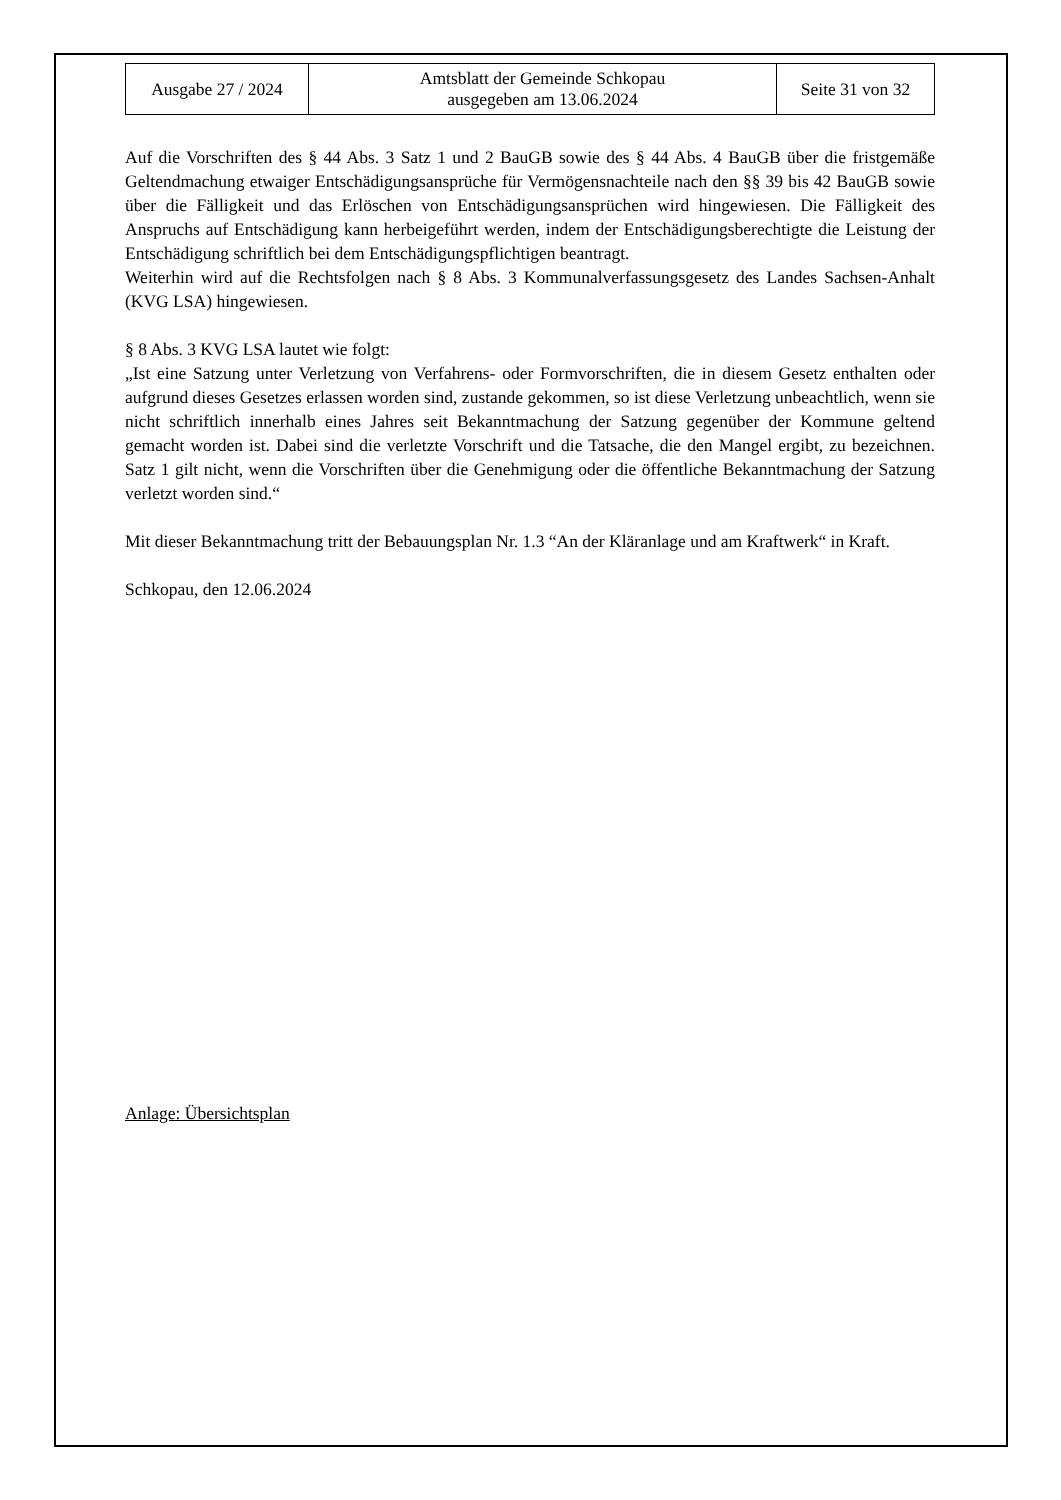| Ausgabe 27 / 2024 | Amtsblatt der Gemeinde Schkopau ausgegeben am 13.06.2024 | Seite 31 von 32 |
Auf die Vorschriften des § 44 Abs. 3 Satz 1 und 2 BauGB sowie des § 44 Abs. 4 BauGB über die fristgemäße Geltendmachung etwaiger Entschädigungsansprüche für Vermögensnachteile nach den §§ 39 bis 42 BauGB sowie über die Fälligkeit und das Erlöschen von Entschädigungsansprüchen wird hingewiesen. Die Fälligkeit des Anspruchs auf Entschädigung kann herbeigeführt werden, indem der Entschädigungsberechtigte die Leistung der Entschädigung schriftlich bei dem Entschädigungspflichtigen beantragt.
Weiterhin wird auf die Rechtsfolgen nach § 8 Abs. 3 Kommunalverfassungsgesetz des Landes Sachsen-Anhalt (KVG LSA) hingewiesen.
§ 8 Abs. 3 KVG LSA lautet wie folgt:
„Ist eine Satzung unter Verletzung von Verfahrens- oder Formvorschriften, die in diesem Gesetz enthalten oder aufgrund dieses Gesetzes erlassen worden sind, zustande gekommen, so ist diese Verletzung unbeachtlich, wenn sie nicht schriftlich innerhalb eines Jahres seit Bekanntmachung der Satzung gegenüber der Kommune geltend gemacht worden ist. Dabei sind die verletzte Vorschrift und die Tatsache, die den Mangel ergibt, zu bezeichnen. Satz 1 gilt nicht, wenn die Vorschriften über die Genehmigung oder die öffentliche Bekanntmachung der Satzung verletzt worden sind.“
Mit dieser Bekanntmachung tritt der Bebauungsplan Nr. 1.3 “An der Kläranlage und am Kraftwerk“ in Kraft.
Schkopau, den 12.06.2024
Anlage: Übersichtsplan